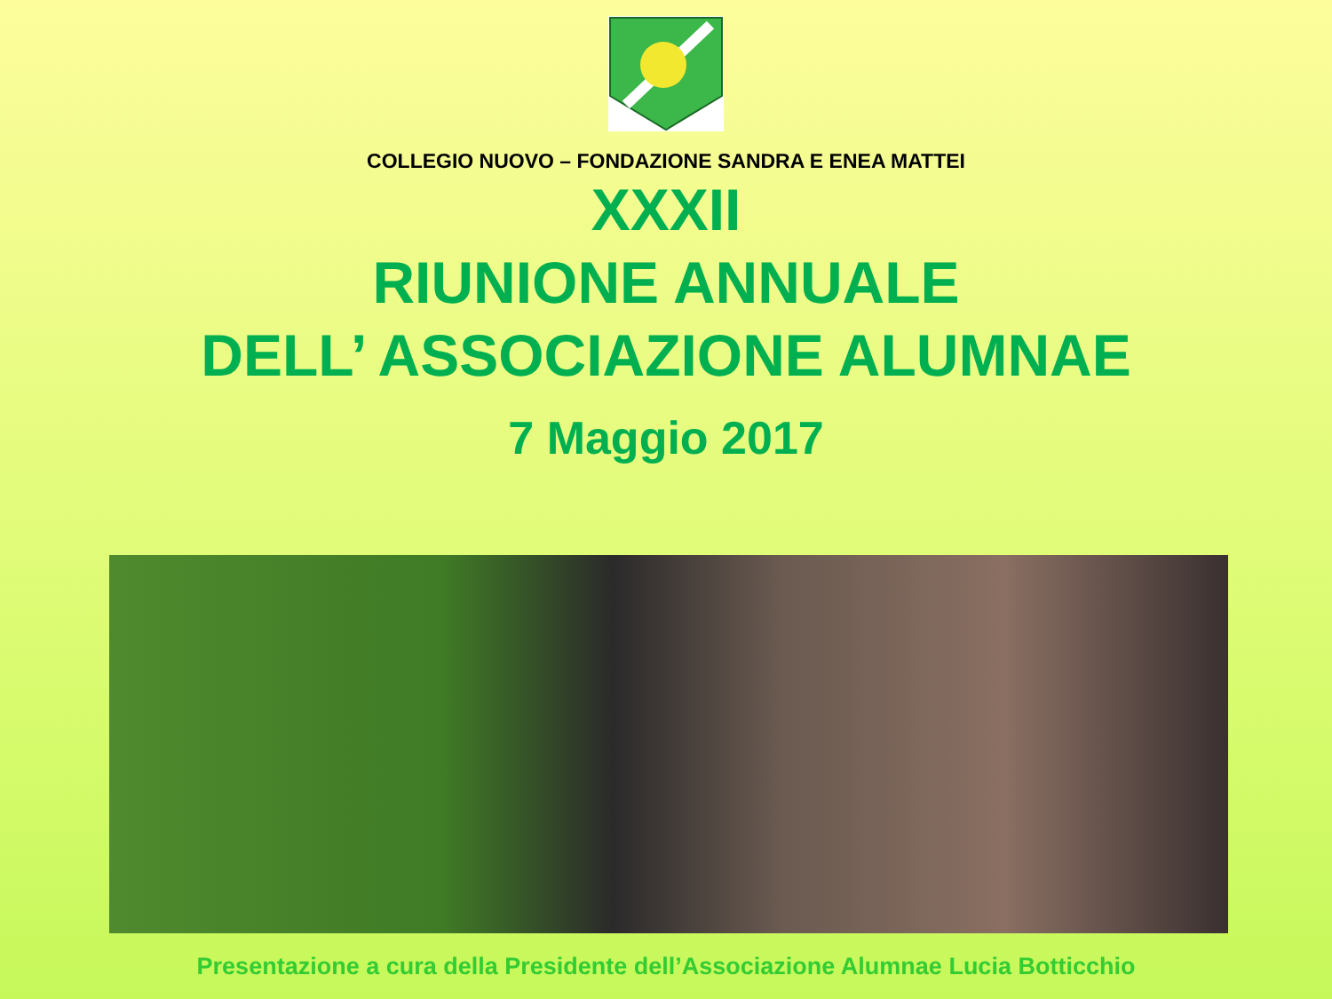COLLEGIO NUOVO – FONDAZIONE SANDRA E ENEA MATTEI
XXXII
RIUNIONE ANNUALE
DELL’ ASSOCIAZIONE ALUMNAE
7 Maggio 2017
Presentazione a cura della Presidente dell’Associazione Alumnae Lucia Botticchio